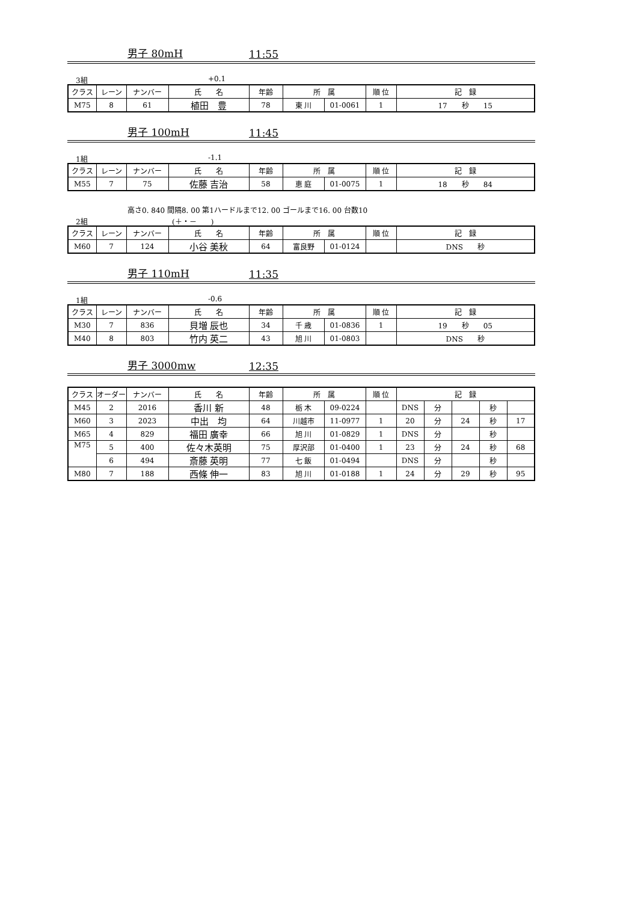男子 80mH 11:55
3組 +0.1
| クラス | レーン | ナンバー | 氏 名 | 年齢 | 所 属 | | 順 位 | 記 録 |
| --- | --- | --- | --- | --- | --- | --- | --- | --- |
| M75 | 8 | 61 | 植田 豊 | 78 | 東 川 | 01-0061 | 1 | 17 秒 15 |
男子 100mH 11:45
1組 -1.1
| クラス | レーン | ナンバー | 氏 名 | 年齢 | 所 属 | | 順 位 | 記 録 |
| --- | --- | --- | --- | --- | --- | --- | --- | --- |
| M55 | 7 | 75 | 佐藤 吉治 | 58 | 恵 庭 | 01-0075 | 1 | 18 秒 84 |
高さ0. 840 間隔8. 00 第1ハードルまで12. 00 ゴールまで16. 00 台数10
2組 (＋・－　　)
| クラス | レーン | ナンバー | 氏 名 | 年齢 | 所 属 | | 順 位 | 記 録 |
| --- | --- | --- | --- | --- | --- | --- | --- | --- |
| M60 | 7 | 124 | 小谷 美秋 | 64 | 富良野 | 01-0124 | | DNS 秒 |
男子 110mH 11:35
1組 -0.6
| クラス | レーン | ナンバー | 氏 名 | 年齢 | 所 属 | | 順 位 | 記 録 |
| --- | --- | --- | --- | --- | --- | --- | --- | --- |
| M30 | 7 | 836 | 貝増 辰也 | 34 | 千 歳 | 01-0836 | 1 | 19 秒 05 |
| M40 | 8 | 803 | 竹内 英二 | 43 | 旭 川 | 01-0803 | | DNS 秒 |
男子 3000mw 12:35
| クラス | オーダー | ナンバー | 氏 名 | 年齢 | 所 属 | | 順 位 | 記 録 | | | | |
| --- | --- | --- | --- | --- | --- | --- | --- | --- | --- | --- | --- | --- |
| M45 | 2 | 2016 | 香川 新 | 48 | 栃 木 | 09-0224 | | DNS | 分 | | 秒 | |
| M60 | 3 | 2023 | 中出 均 | 64 | 川越市 | 11-0977 | 1 | 20 | 分 | 24 | 秒 | 17 |
| M65 | 4 | 829 | 福田 廣幸 | 66 | 旭 川 | 01-0829 | 1 | DNS | 分 | | 秒 | |
| M75 | 5 | 400 | 佐々木英明 | 75 | 厚沢部 | 01-0400 | 1 | 23 | 分 | 24 | 秒 | 68 |
| | 6 | 494 | 斎藤 英明 | 77 | 七 飯 | 01-0494 | | DNS | 分 | | 秒 | |
| M80 | 7 | 188 | 西條 伸一 | 83 | 旭 川 | 01-0188 | 1 | 24 | 分 | 29 | 秒 | 95 |